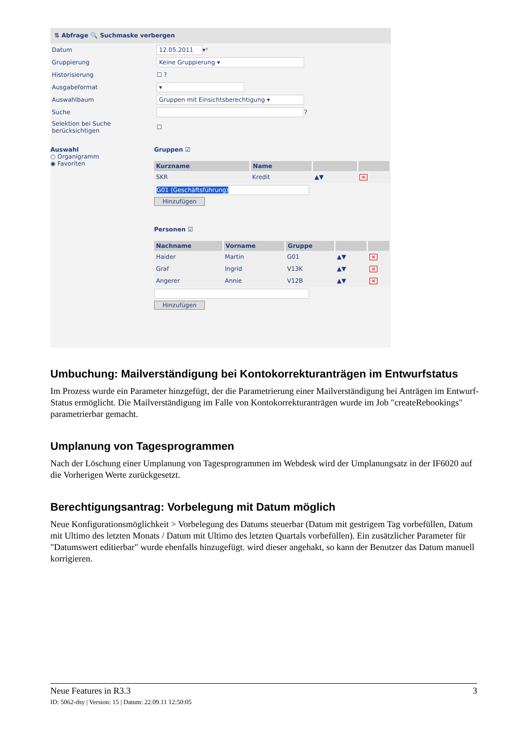⇅ Abfrage 🔍 Suchmaske verbergen
Datum 12.05.2011 ▾ *
Gruppierung Keine Gruppierung ▾
Historisierung ☐ ?
Ausgabeformat ▾
Auswahlbaum Gruppen mit Einsichtsberechtigung ▾
Suche ?
Selektion bei Suche
berücksichtigen ☐
Auswahl
○ Organigramm
◉ Favoriten
Gruppen ☑
| Kurzname | Name | | |
| --- | --- | --- | --- |
| SKR | Kredit | ▲▼ | ✕ |
G01 (Geschäftsführung)
Hinzufügen
Personen ☑
| Nachname | Vorname | Gruppe | | |
| --- | --- | --- | --- | --- |
| Haider | Martin | G01 | ▲▼ | ✕ |
| Graf | Ingrid | V13K | ▲▼ | ✕ |
| Angerer | Annie | V12B | ▲▼ | ✕ |
Hinzufügen
Umbuchung: Mailverständigung bei Kontokorrekturanträgen im Entwurfstatus
Im Prozess wurde ein Parameter hinzgefügt, der die Parametrierung einer Mailverständigung bei Anträgen im Entwurf-Status ermöglicht. Die Mailverständigung im Falle von Kontokorrekturanträgen wurde im Job "createRebookings" parametrierbar gemacht.
Umplanung von Tagesprogrammen
Nach der Löschung einer Umplanung von Tagesprogrammen im Webdesk wird der Umplanungsatz in der IF6020 auf die Vorherigen Werte zurückgesetzt.
Berechtigungsantrag: Vorbelegung mit Datum möglich
Neue Konfigurationsmöglichkeit > Vorbelegung des Datums steuerbar (Datum mit gestrigem Tag vorbefüllen, Datum mit Ultimo des letzten Monats / Datum mit Ultimo des letzten Quartals vorbefüllen). Ein zusätzlicher Parameter für "Datumswert editierbar" wurde ebenfalls hinzugefügt. wird dieser angehakt, so kann der Benutzer das Datum manuell korrigieren.
Neue Features in R3.3 3
ID: 5062-dsy | Version: 15 | Datum: 22.09.11 12:50:05